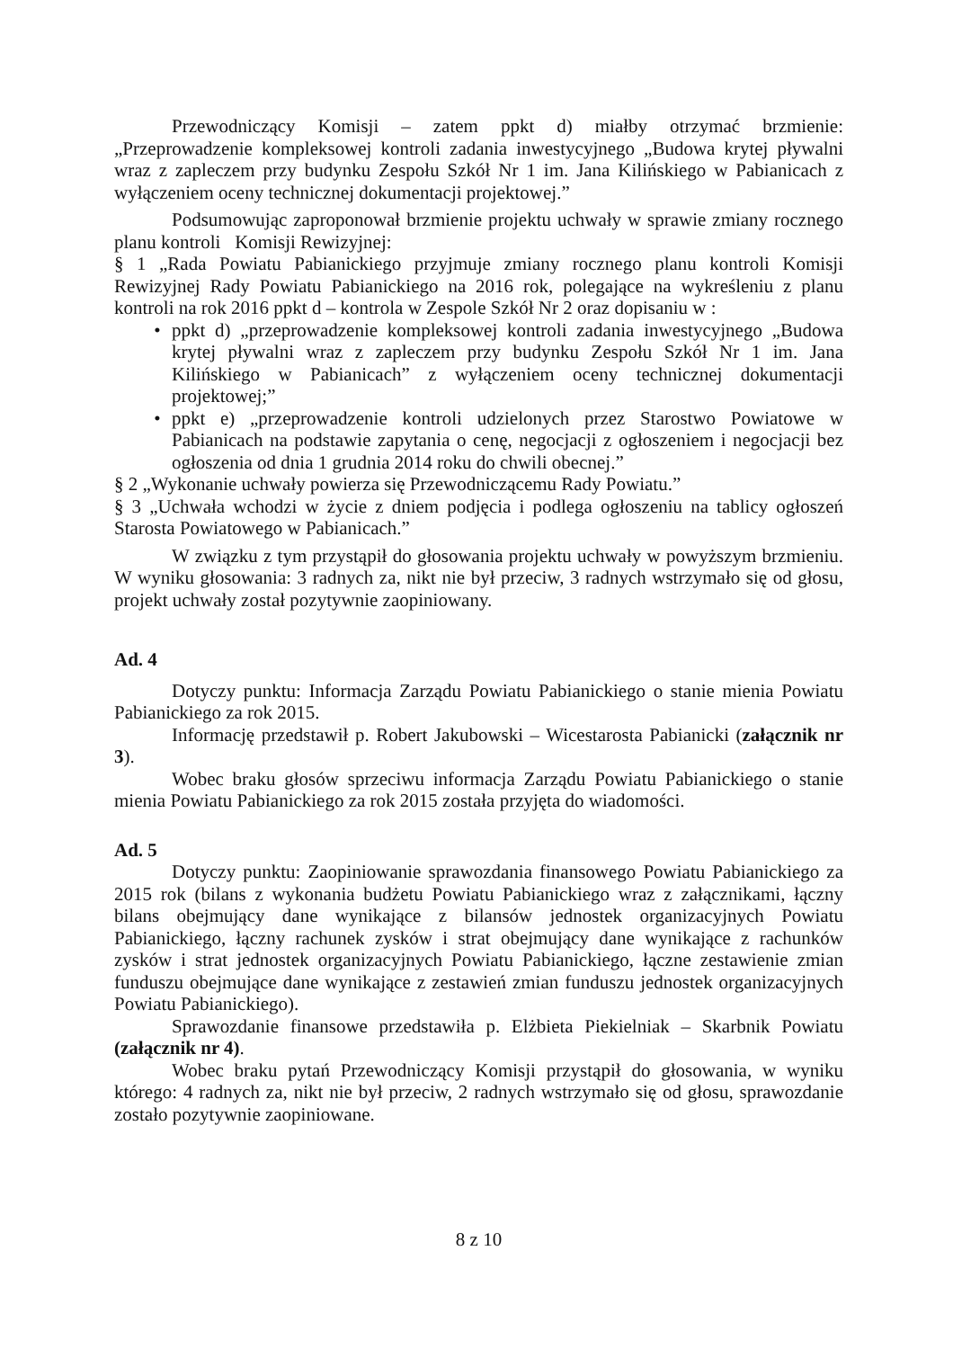Przewodniczący Komisji – zatem ppkt d) miałby otrzymać brzmienie: „Przeprowadzenie kompleksowej kontroli zadania inwestycyjnego „Budowa krytej pływalni wraz z zapleczem przy budynku Zespołu Szkół Nr 1 im. Jana Kilińskiego w Pabianicach z wyłączeniem oceny technicznej dokumentacji projektowej.”
Podsumowując zaproponował brzmienie projektu uchwały w sprawie zmiany rocznego planu kontroli Komisji Rewizyjnej:
§ 1 „Rada Powiatu Pabianickiego przyjmuje zmiany rocznego planu kontroli Komisji Rewizyjnej Rady Powiatu Pabianickiego na 2016 rok, polegające na wykreśleniu z planu kontroli na rok 2016 ppkt d – kontrola w Zespole Szkół Nr 2 oraz dopisaniu w :
• ppkt d) „przeprowadzenie kompleksowej kontroli zadania inwestycyjnego „Budowa krytej pływalni wraz z zapleczem przy budynku Zespołu Szkół Nr 1 im. Jana Kilińskiego w Pabianicach” z wyłączeniem oceny technicznej dokumentacji projektowej;”
• ppkt e) „przeprowadzenie kontroli udzielonych przez Starostwo Powiatowe w Pabianicach na podstawie zapytania o cenę, negocjacji z ogłoszeniem i negocjacji bez ogłoszenia od dnia 1 grudnia 2014 roku do chwili obecnej.”
§ 2 „Wykonanie uchwały powierza się Przewodniczącemu Rady Powiatu.”
§ 3 „Uchwała wchodzi w życie z dniem podjęcia i podlega ogłoszeniu na tablicy ogłoszeń Starosta Powiatowego w Pabianicach.”
W związku z tym przystąpił do głosowania projektu uchwały w powyższym brzmieniu. W wyniku głosowania: 3 radnych za, nikt nie był przeciw, 3 radnych wstrzymało się od głosu, projekt uchwały został pozytywnie zaopiniowany.
Ad. 4
Dotyczy punktu: Informacja Zarządu Powiatu Pabianickiego o stanie mienia Powiatu Pabianickiego za rok 2015.
Informację przedstawił p. Robert Jakubowski – Wicestarosta Pabianicki (załącznik nr 3).
Wobec braku głosów sprzeciwu informacja Zarządu Powiatu Pabianickiego o stanie mienia Powiatu Pabianickiego za rok 2015 została przyjęta do wiadomości.
Ad. 5
Dotyczy punktu: Zaopiniowanie sprawozdania finansowego Powiatu Pabianickiego za 2015 rok (bilans z wykonania budżetu Powiatu Pabianickiego wraz z załącznikami, łączny bilans obejmujący dane wynikające z bilansów jednostek organizacyjnych Powiatu Pabianickiego, łączny rachunek zysków i strat obejmujący dane wynikające z rachunków zysków i strat jednostek organizacyjnych Powiatu Pabianickiego, łączne zestawienie zmian funduszu obejmujące dane wynikające z zestawień zmian funduszu jednostek organizacyjnych Powiatu Pabianickiego).
Sprawozdanie finansowe przedstawiła p. Elżbieta Piekielniak – Skarbnik Powiatu (załącznik nr 4).
Wobec braku pytań Przewodniczący Komisji przystąpił do głosowania, w wyniku którego: 4 radnych za, nikt nie był przeciw, 2 radnych wstrzymało się od głosu, sprawozdanie zostało pozytywnie zaopiniowane.
8 z 10